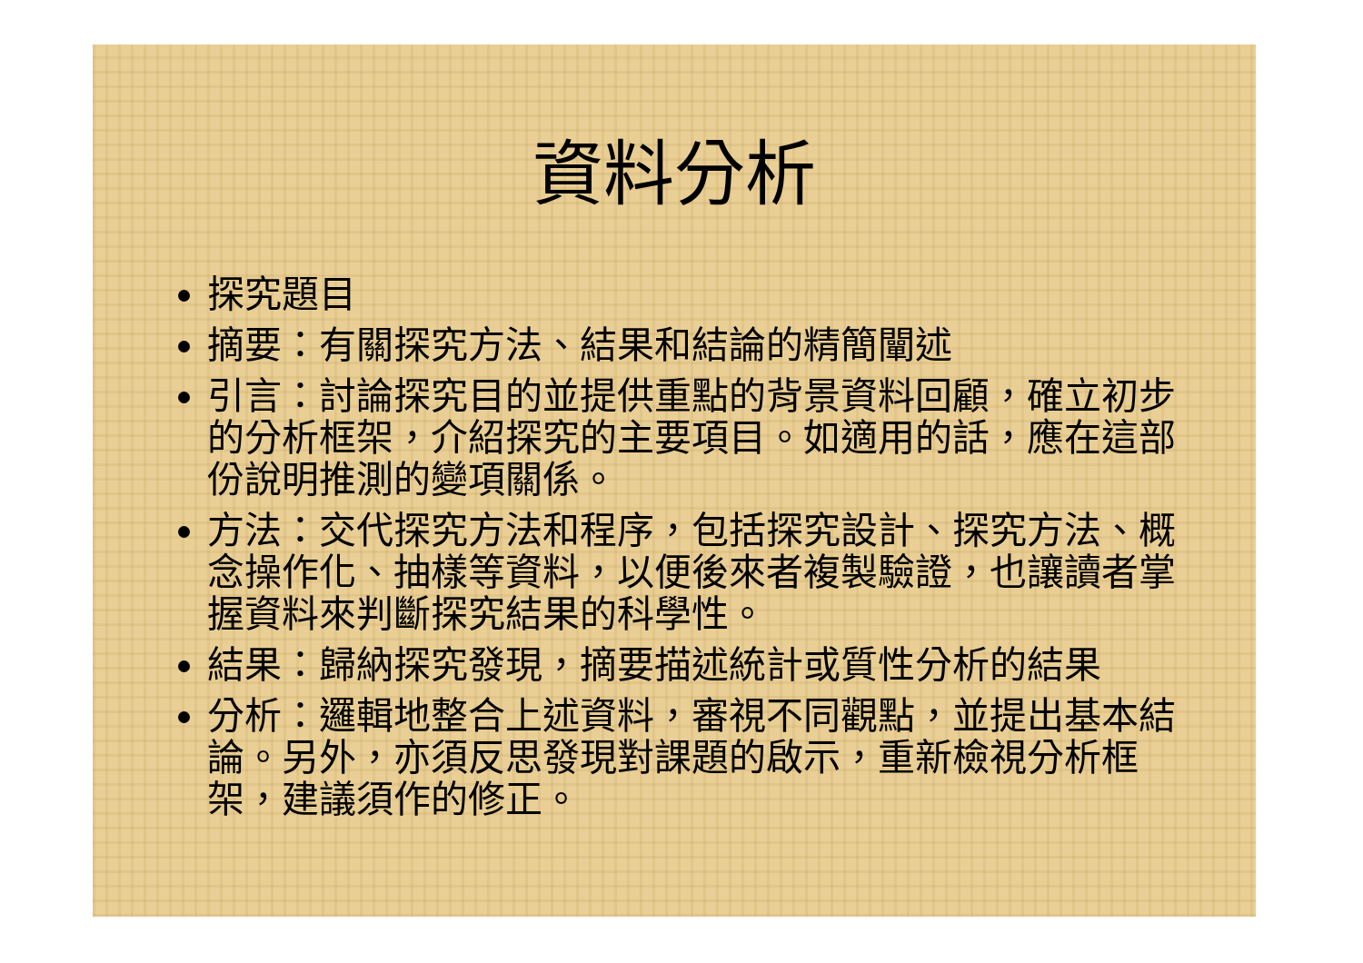資料分析
探究題目
摘要：有關探究方法、結果和結論的精簡闡述
引言：討論探究目的並提供重點的背景資料回顧，確立初步的分析框架，介紹探究的主要項目。如適用的話，應在這部份說明推測的變項關係。
方法：交代探究方法和程序，包括探究設計、探究方法、概念操作化、抽樣等資料，以便後來者複製驗證，也讓讀者掌握資料來判斷探究結果的科學性。
結果：歸納探究發現，摘要描述統計或質性分析的結果
分析：邏輯地整合上述資料，審視不同觀點，並提出基本結論。另外，亦須反思發現對課題的啟示，重新檢視分析框架，建議須作的修正。